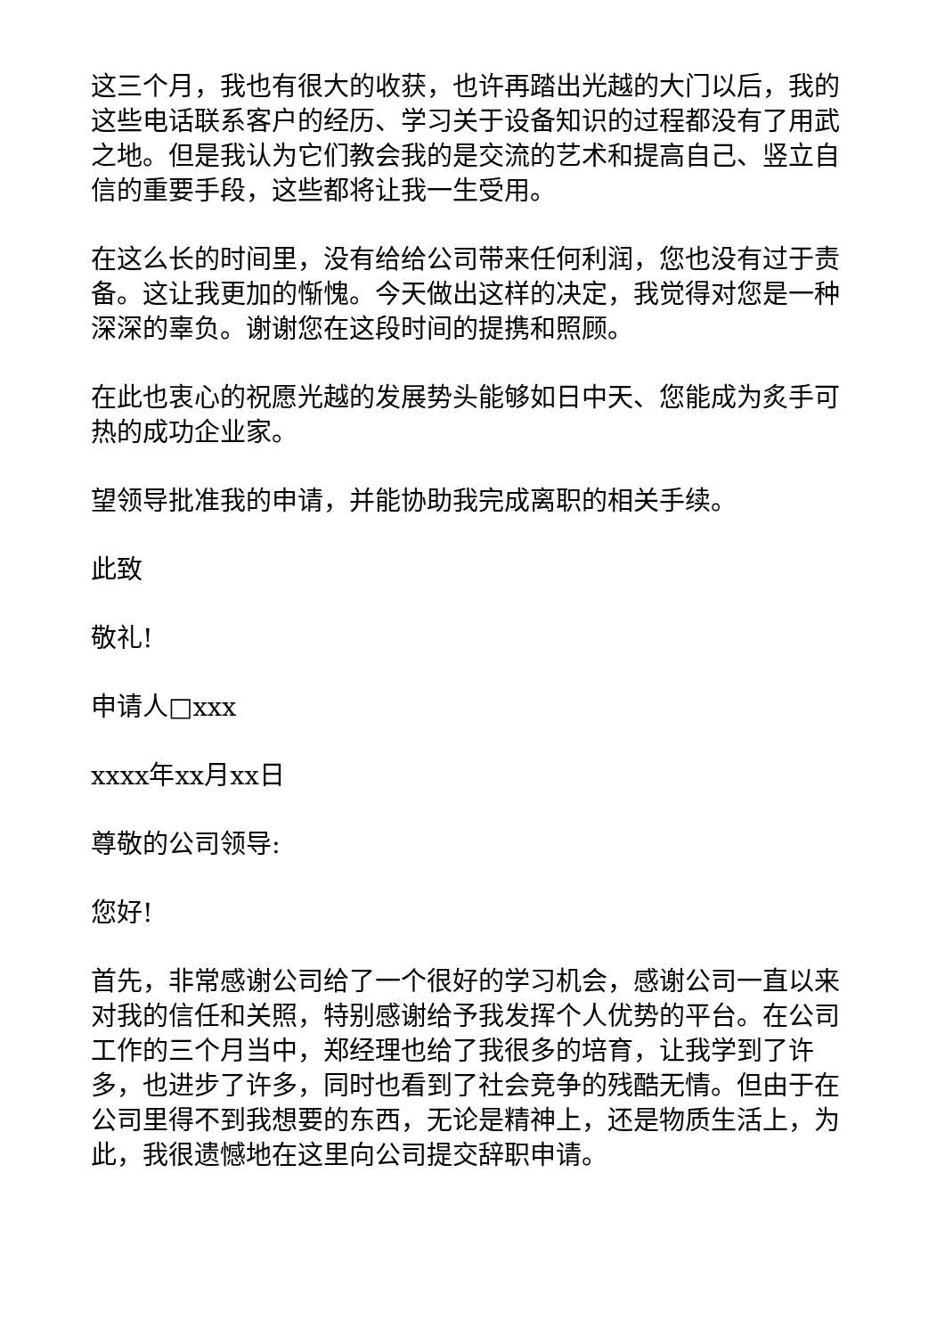这三个月，我也有很大的收获，也许再踏出光越的大门以后，我的这些电话联系客户的经历、学习关于设备知识的过程都没有了用武之地。但是我认为它们教会我的是交流的艺术和提高自己、竖立自信的重要手段，这些都将让我一生受用。
在这么长的时间里，没有给给公司带来任何利润，您也没有过于责备。这让我更加的惭愧。今天做出这样的决定，我觉得对您是一种深深的辜负。谢谢您在这段时间的提携和照顾。
在此也衷心的祝愿光越的发展势头能够如日中天、您能成为炙手可热的成功企业家。
望领导批准我的申请，并能协助我完成离职的相关手续。
此致
敬礼!
申请人□xxx
xxxx年xx月xx日
尊敬的公司领导:
您好!
首先，非常感谢公司给了一个很好的学习机会，感谢公司一直以来对我的信任和关照，特别感谢给予我发挥个人优势的平台。在公司工作的三个月当中，郑经理也给了我很多的培育，让我学到了许多，也进步了许多，同时也看到了社会竞争的残酷无情。但由于在公司里得不到我想要的东西，无论是精神上，还是物质生活上，为此，我很遗憾地在这里向公司提交辞职申请。